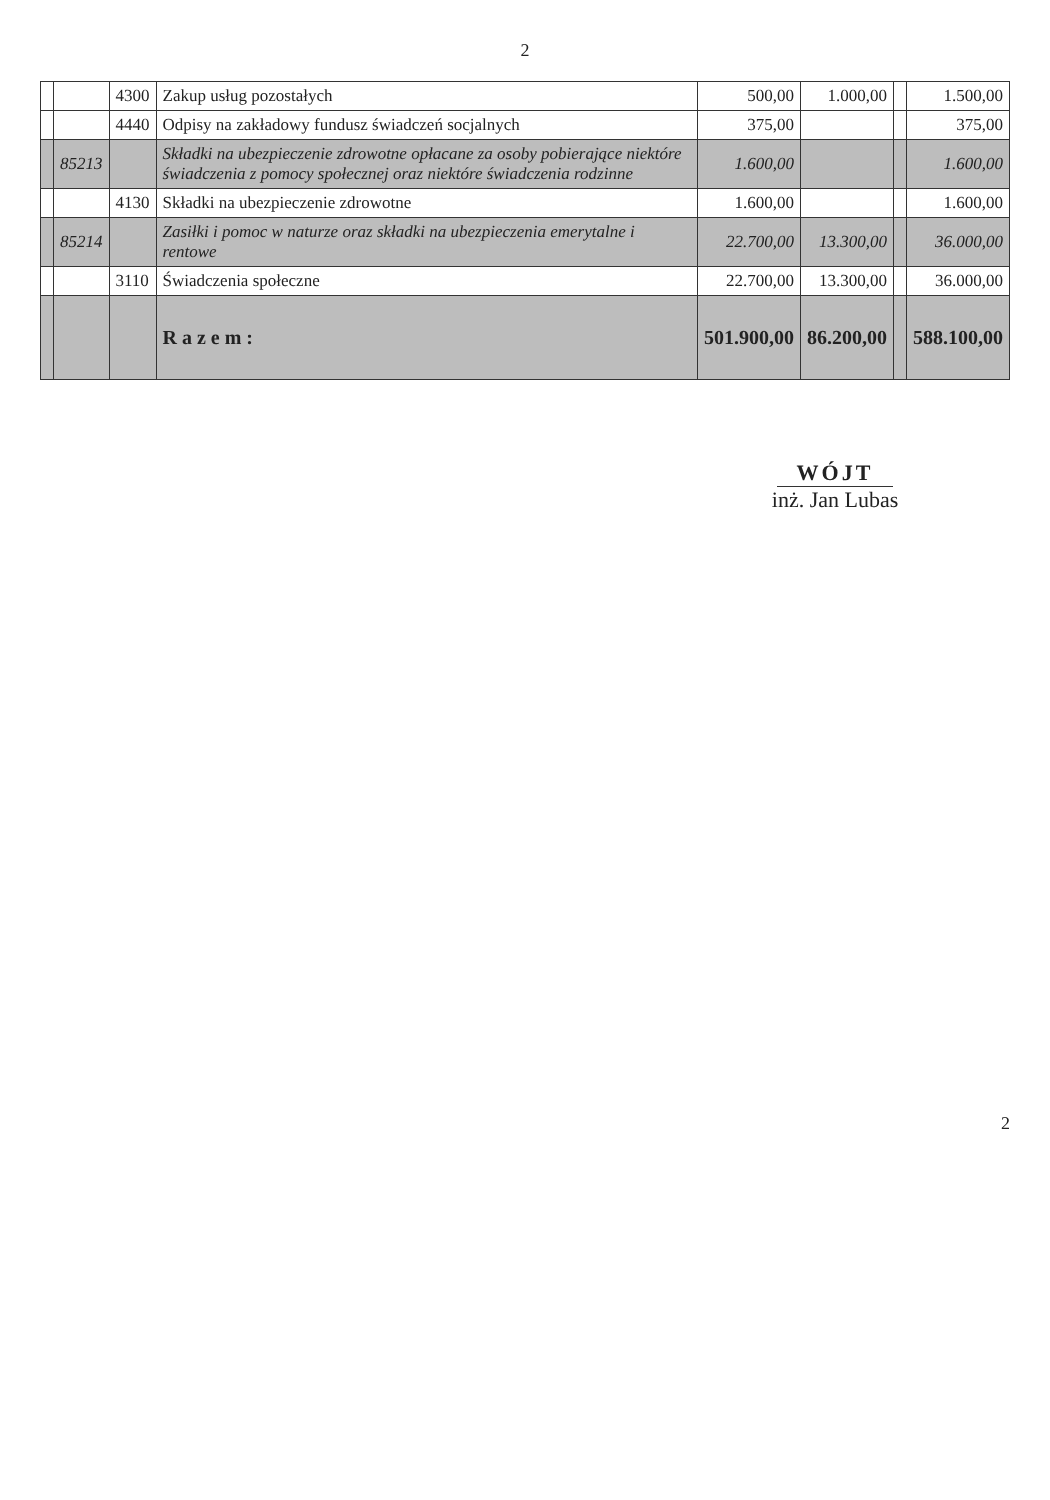2
| | | 4300 | Zakup usług pozostałych | 500,00 | 1.000,00 | | 1.500,00 |
| | | 4440 | Odpisy na zakładowy fundusz świadczeń socjalnych | 375,00 | | | 375,00 |
| | 85213 | | Składki na ubezpieczenie zdrowotne opłacane za osoby pobierające niektóre świadczenia z pomocy społecznej oraz niektóre świadczenia rodzinne | 1.600,00 | | | 1.600,00 |
| | | 4130 | Składki na ubezpieczenie zdrowotne | 1.600,00 | | | 1.600,00 |
| | 85214 | | Zasiłki i pomoc w naturze oraz składki na ubezpieczenia emerytalne i rentowe | 22.700,00 | 13.300,00 | | 36.000,00 |
| | | 3110 | Świadczenia społeczne | 22.700,00 | 13.300,00 | | 36.000,00 |
| | | | R a z e m : | 501.900,00 | 86.200,00 | | 588.100,00 |
WÓJT
inż. Jan Lubas
2